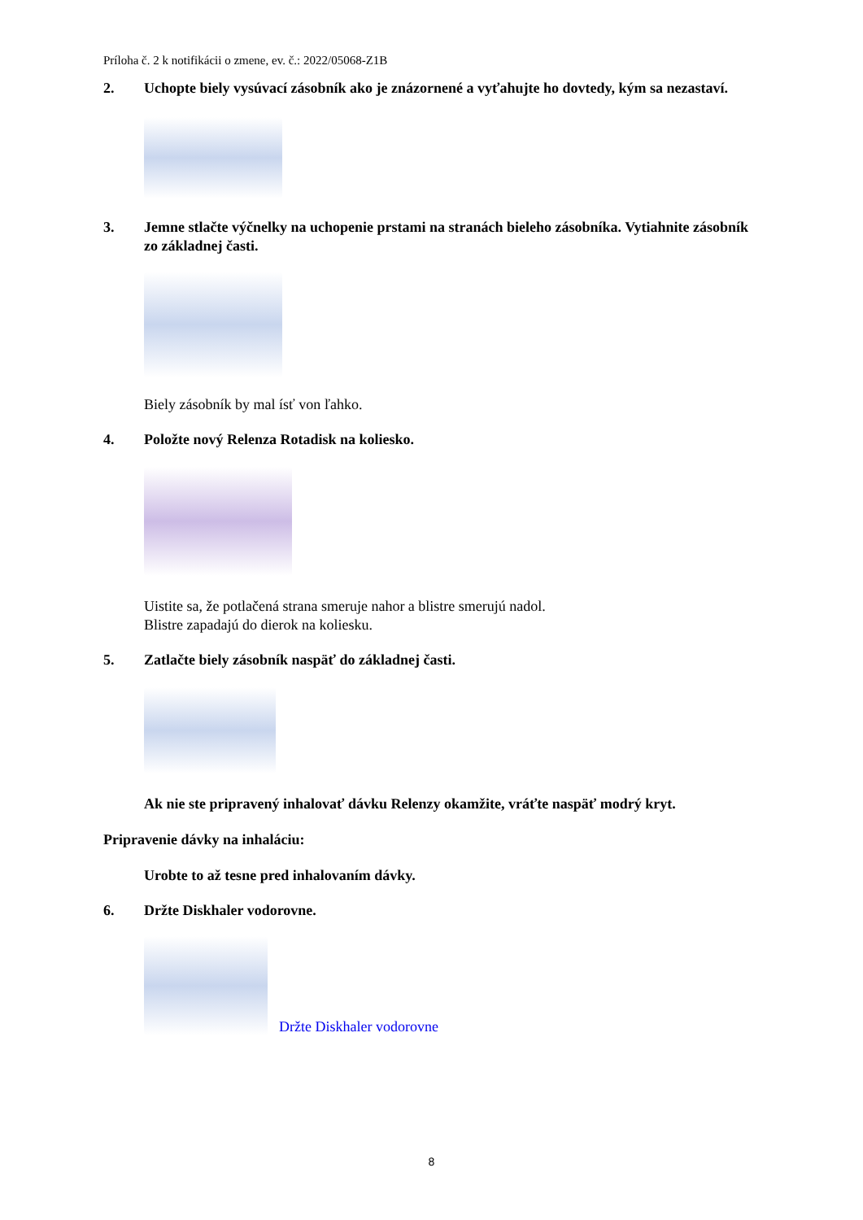Príloha č. 2 k notifikácii o zmene, ev. č.: 2022/05068-Z1B
2. Uchopte biely vysúvací zásobník ako je znázornené a vyťahujte ho dovtedy, kým sa nezastaví.
3. Jemne stlačte výčnelky na uchopenie prstami na stranách bieleho zásobníka. Vytiahnite zásobník zo základnej časti.
Biely zásobník by mal ísť von ľahko.
4. Položte nový Relenza Rotadisk na koliesko.
Uistite sa, že potlačená strana smeruje nahor a blistre smerujú nadol.
Blistre zapadajú do dierok na koliesku.
5. Zatlačte biely zásobník naspäť do základnej časti.
Ak nie ste pripravený inhalovať dávku Relenzy okamžite, vráťte naspäť modrý kryt.
Pripravenie dávky na inhaláciu:
Urobte to až tesne pred inhalovaním dávky.
6. Držte Diskhaler vodorovne.
Držte Diskhaler vodorovne
8